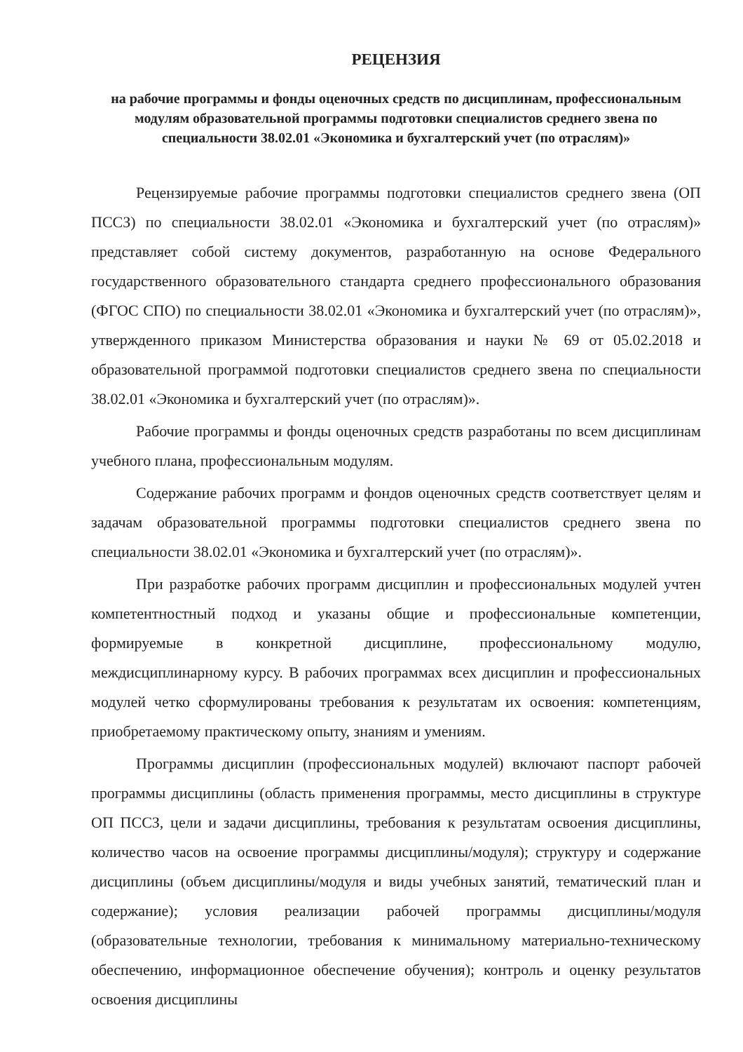РЕЦЕНЗИЯ
на рабочие программы и фонды оценочных средств по дисциплинам, профессиональным модулям образовательной программы подготовки специалистов среднего звена по специальности 38.02.01 «Экономика и бухгалтерский учет (по отраслям)»
Рецензируемые рабочие программы подготовки специалистов среднего звена (ОП ПССЗ) по специальности 38.02.01 «Экономика и бухгалтерский учет (по отраслям)» представляет собой систему документов, разработанную на основе Федерального государственного образовательного стандарта среднего профессионального образования (ФГОС СПО) по специальности 38.02.01 «Экономика и бухгалтерский учет (по отраслям)», утвержденного приказом Министерства образования и науки № 69 от 05.02.2018 и образовательной программой подготовки специалистов среднего звена по специальности 38.02.01 «Экономика и бухгалтерский учет (по отраслям)».
Рабочие программы и фонды оценочных средств разработаны по всем дисциплинам учебного плана, профессиональным модулям.
Содержание рабочих программ и фондов оценочных средств соответствует целям и задачам образовательной программы подготовки специалистов среднего звена по специальности 38.02.01 «Экономика и бухгалтерский учет (по отраслям)».
При разработке рабочих программ дисциплин и профессиональных модулей учтен компетентностный подход и указаны общие и профессиональные компетенции, формируемые в конкретной дисциплине, профессиональному модулю, междисциплинарному курсу. В рабочих программах всех дисциплин и профессиональных модулей четко сформулированы требования к результатам их освоения: компетенциям, приобретаемому практическому опыту, знаниям и умениям.
Программы дисциплин (профессиональных модулей) включают паспорт рабочей программы дисциплины (область применения программы, место дисциплины в структуре ОП ПССЗ, цели и задачи дисциплины, требования к результатам освоения дисциплины, количество часов на освоение программы дисциплины/модуля); структуру и содержание дисциплины (объем дисциплины/модуля и виды учебных занятий, тематический план и содержание); условия реализации рабочей программы дисциплины/модуля (образовательные технологии, требования к минимальному материально-техническому обеспечению, информационное обеспечение обучения); контроль и оценку результатов освоения дисциплины